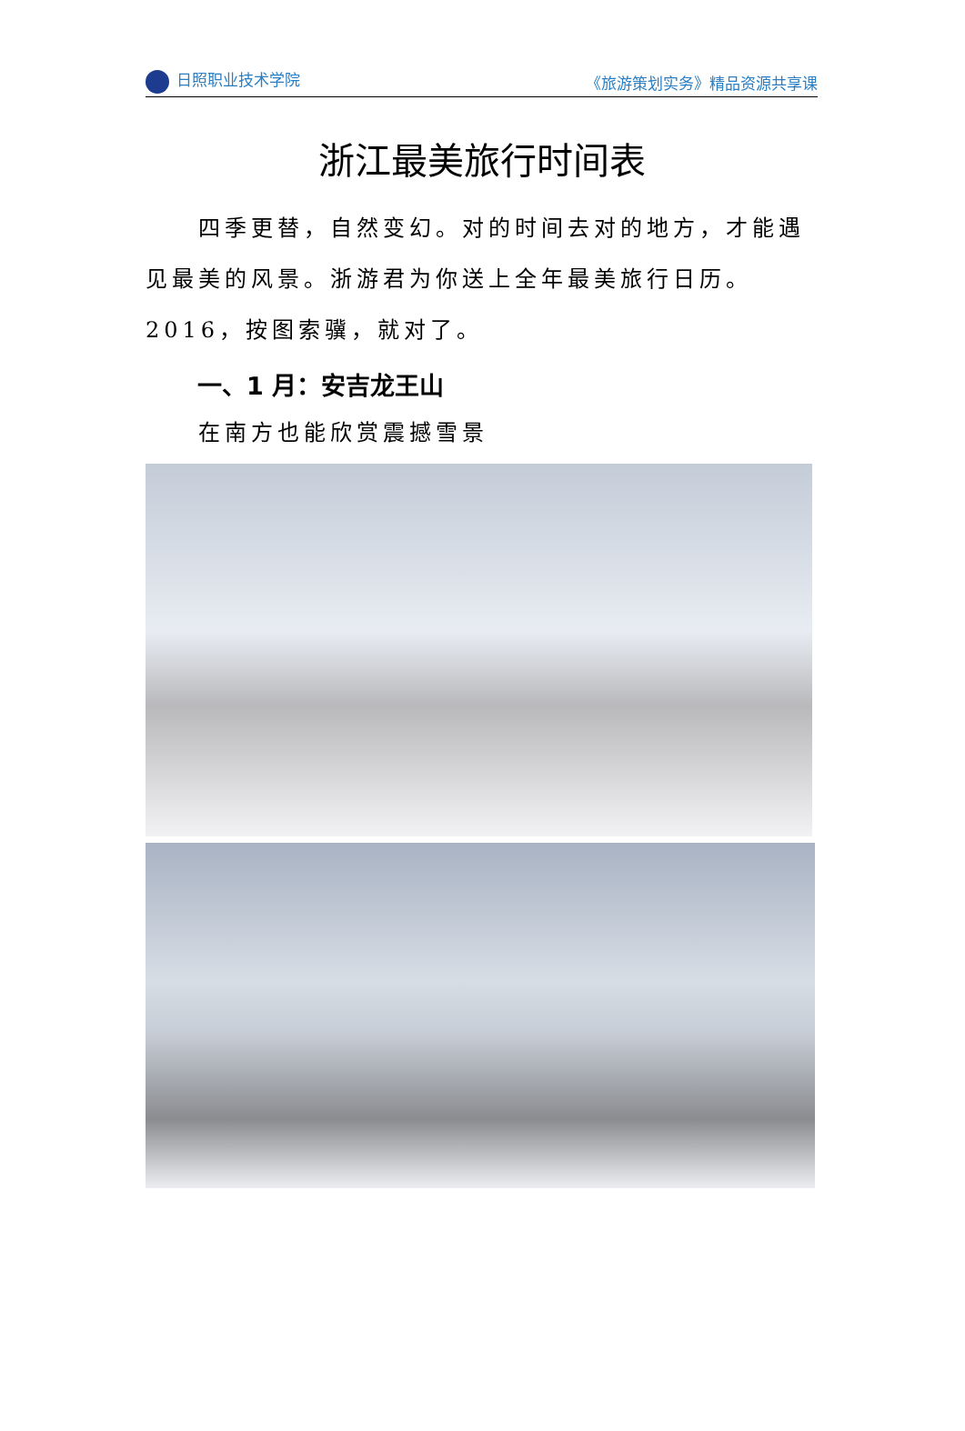日照职业技术学院 《旅游策划实务》精品资源共享课
浙江最美旅行时间表
四季更替，自然变幻。对的时间去对的地方，才能遇见最美的风景。浙游君为你送上全年最美旅行日历。2016，按图索骥，就对了。
一、1 月：安吉龙王山
在南方也能欣赏震撼雪景